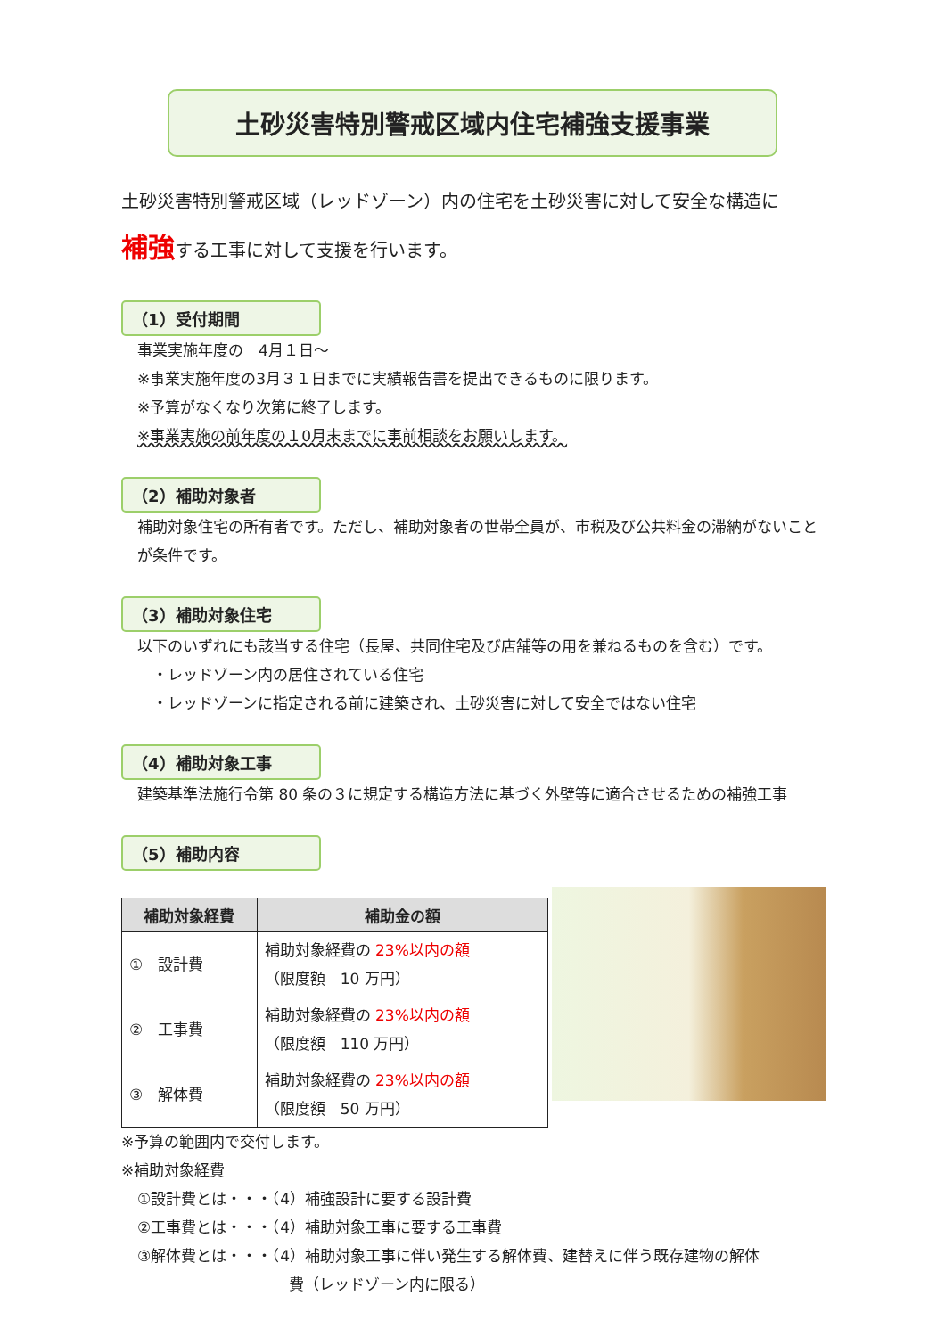土砂災害特別警戒区域内住宅補強支援事業
土砂災害特別警戒区域（レッドゾーン）内の住宅を土砂災害に対して安全な構造に
補強する工事に対して支援を行います。
（1）受付期間
事業実施年度の　4月１日～
※事業実施年度の3月３１日までに実績報告書を提出できるものに限ります。
※予算がなくなり次第に終了します。
※事業実施の前年度の１0月末までに事前相談をお願いします。
（2）補助対象者
補助対象住宅の所有者です。ただし、補助対象者の世帯全員が、市税及び公共料金の滞納がないことが条件です。
（3）補助対象住宅
以下のいずれにも該当する住宅（長屋、共同住宅及び店舗等の用を兼ねるものを含む）です。
　・レッドゾーン内の居住されている住宅
　・レッドゾーンに指定される前に建築され、土砂災害に対して安全ではない住宅
（4）補助対象工事
建築基準法施行令第 80 条の３に規定する構造方法に基づく外壁等に適合させるための補強工事
（5）補助内容
| 補助対象経費 | 補助金の額 |
| --- | --- |
| ① 設計費 | 補助対象経費の 23%以内の額 （限度額 10 万円） |
| ② 工事費 | 補助対象経費の 23%以内の額 （限度額 110 万円） |
| ③ 解体費 | 補助対象経費の 23%以内の額 （限度額 50 万円） |
※予算の範囲内で交付します。
※補助対象経費
①設計費とは・・・（4）補強設計に要する設計費
②工事費とは・・・（4）補助対象工事に要する工事費
③解体費とは・・・（4）補助対象工事に伴い発生する解体費、建替えに伴う既存建物の解体
費（レッドゾーン内に限る）